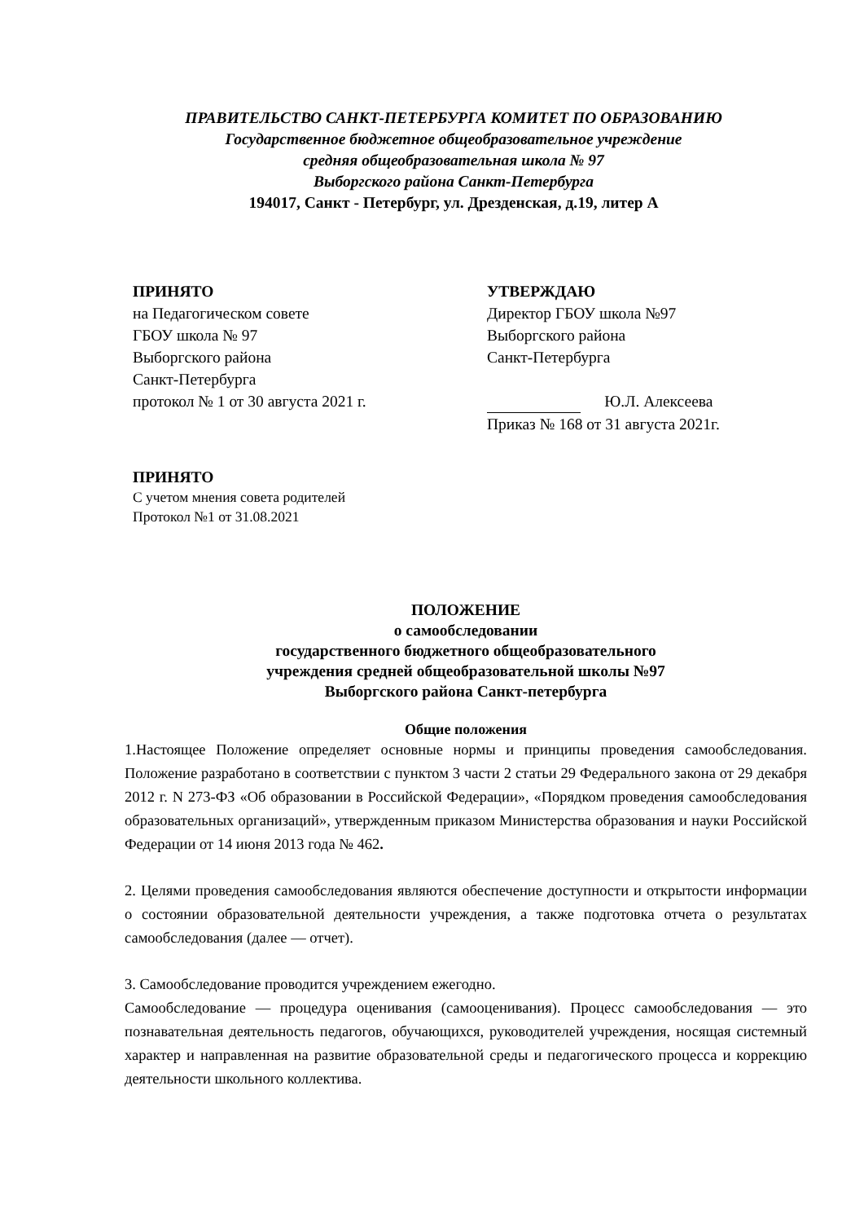ПРАВИТЕЛЬСТВО САНКТ-ПЕТЕРБУРГА КОМИТЕТ ПО ОБРАЗОВАНИЮ
Государственное бюджетное общеобразовательное учреждение
средняя общеобразовательная школа № 97
Выборгского района Санкт-Петербурга
194017, Санкт - Петербург, ул. Дрезденская, д.19, литер А
ПРИНЯТО
на Педагогическом совете
ГБОУ школа № 97
Выборгского района
Санкт-Петербурга
протокол № 1 от 30 августа 2021 г.
УТВЕРЖДАЮ
Директор ГБОУ школа №97
Выборгского района
Санкт-Петербурга
Ю.Л. Алексеева
Приказ № 168 от 31 августа 2021г.
ПРИНЯТО
С учетом мнения совета родителей
Протокол №1 от 31.08.2021
ПОЛОЖЕНИЕ
о самообследовании
государственного бюджетного общеобразовательного
учреждения средней общеобразовательной школы №97
Выборгского района Санкт-петербурга
Общие положения
1.Настоящее Положение определяет основные нормы и принципы проведения самообследования. Положение разработано в соответствии с пунктом 3 части 2 статьи 29 Федерального закона от 29 декабря 2012 г. N 273-ФЗ «Об образовании в Российской Федерации», «Порядком проведения самообследования образовательных организаций», утвержденным приказом Министерства образования и науки Российской Федерации от 14 июня 2013 года № 462.
2. Целями проведения самообследования являются обеспечение доступности и открытости информации о состоянии образовательной деятельности учреждения, а также подготовка отчета о результатах самообследования (далее — отчет).
3. Самообследование проводится учреждением ежегодно.
Самообследование — процедура оценивания (самооценивания). Процесс самообследования — это познавательная деятельность педагогов, обучающихся, руководителей учреждения, носящая системный характер и направленная на развитие образовательной среды и педагогического процесса и коррекцию деятельности школьного коллектива.